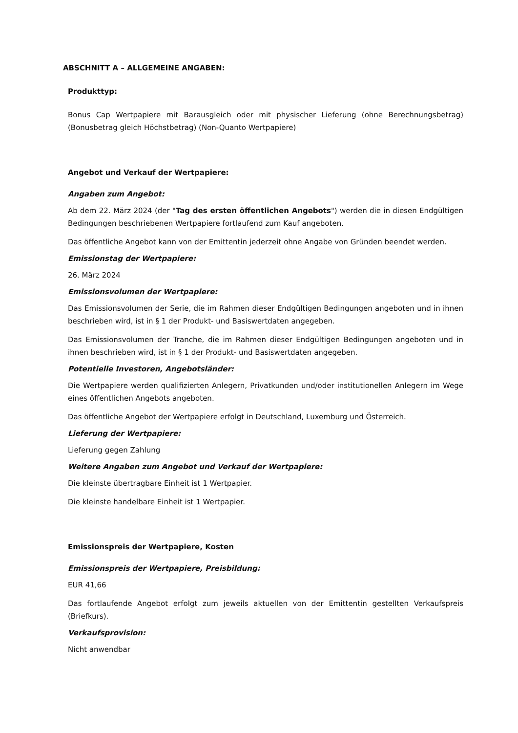ABSCHNITT A – ALLGEMEINE ANGABEN:
Produkttyp:
Bonus Cap Wertpapiere mit Barausgleich oder mit physischer Lieferung (ohne Berechnungsbetrag) (Bonusbetrag gleich Höchstbetrag) (Non-Quanto Wertpapiere)
Angebot und Verkauf der Wertpapiere:
Angaben zum Angebot:
Ab dem 22. März 2024 (der "Tag des ersten öffentlichen Angebots") werden die in diesen Endgültigen Bedingungen beschriebenen Wertpapiere fortlaufend zum Kauf angeboten.
Das öffentliche Angebot kann von der Emittentin jederzeit ohne Angabe von Gründen beendet werden.
Emissionstag der Wertpapiere:
26. März 2024
Emissionsvolumen der Wertpapiere:
Das Emissionsvolumen der Serie, die im Rahmen dieser Endgültigen Bedingungen angeboten und in ihnen beschrieben wird, ist in § 1 der Produkt- und Basiswertdaten angegeben.
Das Emissionsvolumen der Tranche, die im Rahmen dieser Endgültigen Bedingungen angeboten und in ihnen beschrieben wird, ist in § 1 der Produkt- und Basiswertdaten angegeben.
Potentielle Investoren, Angebotsländer:
Die Wertpapiere werden qualifizierten Anlegern, Privatkunden und/oder institutionellen Anlegern im Wege eines öffentlichen Angebots angeboten.
Das öffentliche Angebot der Wertpapiere erfolgt in Deutschland, Luxemburg und Österreich.
Lieferung der Wertpapiere:
Lieferung gegen Zahlung
Weitere Angaben zum Angebot und Verkauf der Wertpapiere:
Die kleinste übertragbare Einheit ist 1 Wertpapier.
Die kleinste handelbare Einheit ist 1 Wertpapier.
Emissionspreis der Wertpapiere, Kosten
Emissionspreis der Wertpapiere, Preisbildung:
EUR 41,66
Das fortlaufende Angebot erfolgt zum jeweils aktuellen von der Emittentin gestellten Verkaufspreis (Briefkurs).
Verkaufsprovision:
Nicht anwendbar